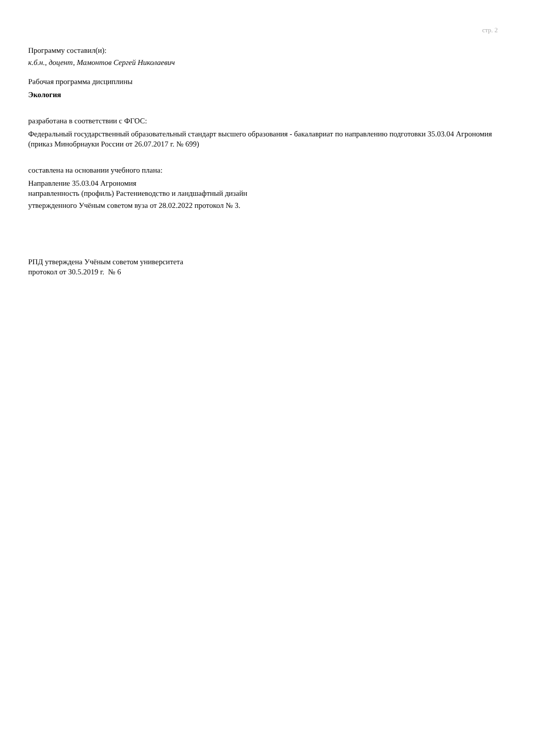стр. 2
Программу составил(и):
к.б.н., доцент, Мамонтов Сергей Николаевич
Рабочая программа дисциплины
Экология
разработана в соответствии с ФГОС:
Федеральный государственный образовательный стандарт высшего образования - бакалавриат по направлению подготовки 35.03.04 Агрономия (приказ Минобрнауки России от 26.07.2017 г. № 699)
составлена на основании учебного плана:
Направление 35.03.04 Агрономия
направленность (профиль) Растениеводство и ландшафтный дизайн
утвержденного Учёным советом вуза от 28.02.2022 протокол № 3.
РПД утверждена Учёным советом университета
протокол от 30.5.2019 г. № 6